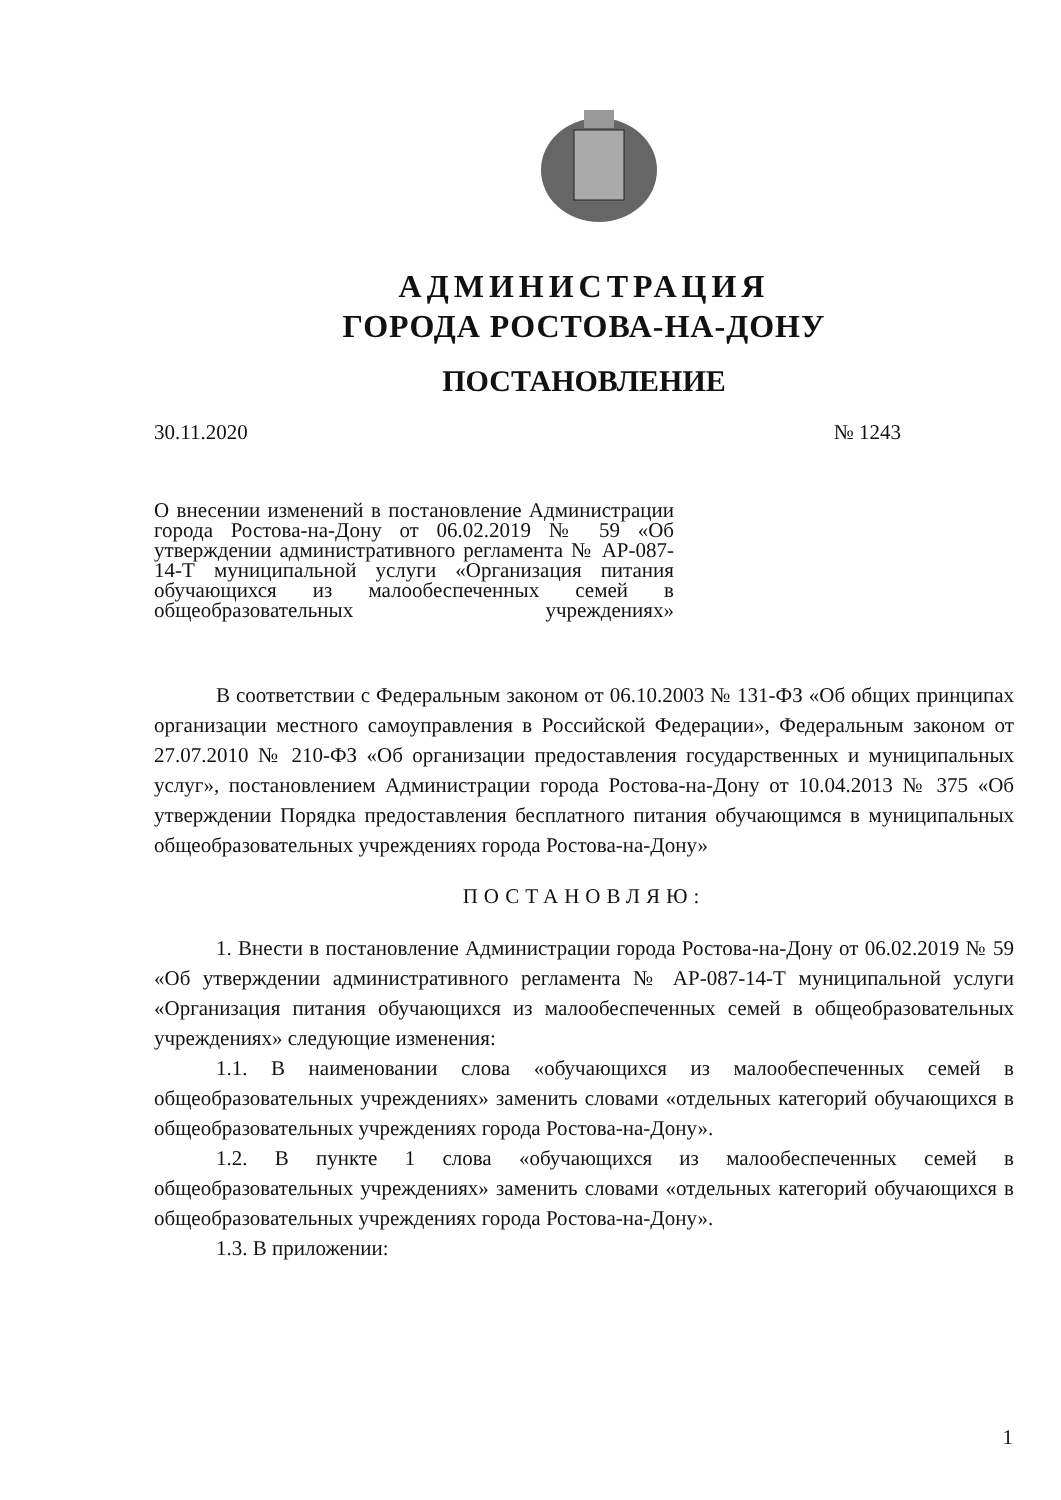АДМИНИСТРАЦИЯ
ГОРОДА РОСТОВА-НА-ДОНУ
ПОСТАНОВЛЕНИЕ
30.11.2020 № 1243
О внесении изменений в постановление Администрации города Ростова-на-Дону от 06.02.2019 № 59 «Об утверждении административного регламента № АР-087-14-Т муниципальной услуги «Организация питания обучающихся из малообеспеченных семей в общеобразовательных учреждениях»
В соответствии с Федеральным законом от 06.10.2003 № 131-ФЗ «Об общих принципах организации местного самоуправления в Российской Федерации», Федеральным законом от 27.07.2010 № 210-ФЗ «Об организации предоставления государственных и муниципальных услуг», постановлением Администрации города Ростова-на-Дону от 10.04.2013 № 375 «Об утверждении Порядка предоставления бесплатного питания обучающимся в муниципальных общеобразовательных учреждениях города Ростова-на-Дону»
ПОСТАНОВЛЯЮ:
1. Внести в постановление Администрации города Ростова-на-Дону от 06.02.2019 № 59 «Об утверждении административного регламента № АР-087-14-Т муниципальной услуги «Организация питания обучающихся из малообеспеченных семей в общеобразовательных учреждениях» следующие изменения:
1.1. В наименовании слова «обучающихся из малообеспеченных семей в общеобразовательных учреждениях» заменить словами «отдельных категорий обучающихся в общеобразовательных учреждениях города Ростова-на-Дону».
1.2. В пункте 1 слова «обучающихся из малообеспеченных семей в общеобразовательных учреждениях» заменить словами «отдельных категорий обучающихся в общеобразовательных учреждениях города Ростова-на-Дону».
1.3. В приложении:
1